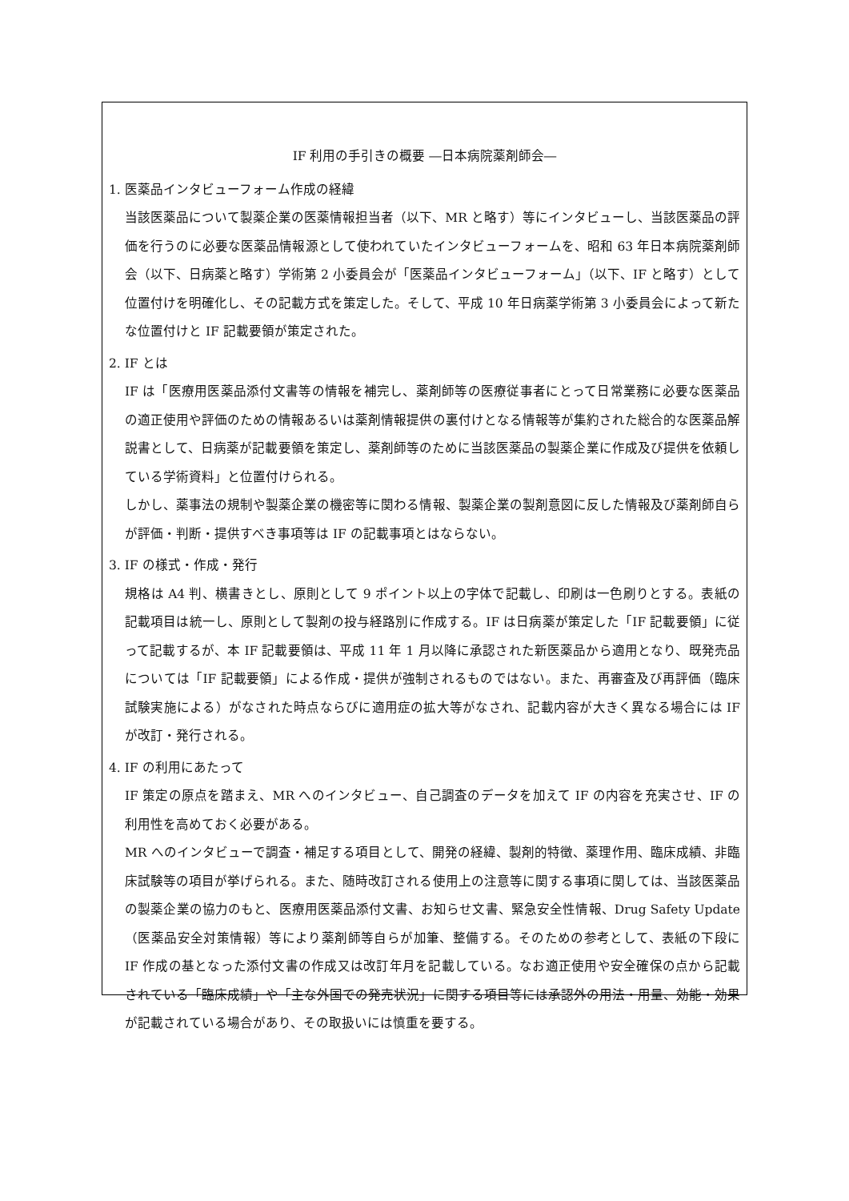IF 利用の手引きの概要 ―日本病院薬剤師会―
1. 医薬品インタビューフォーム作成の経緯
当該医薬品について製薬企業の医薬情報担当者（以下、MR と略す）等にインタビューし、当該医薬品の評価を行うのに必要な医薬品情報源として使われていたインタビューフォームを、昭和 63 年日本病院薬剤師会（以下、日病薬と略す）学術第 2 小委員会が「医薬品インタビューフォーム」（以下、IF と略す）として位置付けを明確化し、その記載方式を策定した。そして、平成 10 年日病薬学術第 3 小委員会によって新たな位置付けと IF 記載要領が策定された。
2. IF とは
IF は「医療用医薬品添付文書等の情報を補完し、薬剤師等の医療従事者にとって日常業務に必要な医薬品の適正使用や評価のための情報あるいは薬剤情報提供の裏付けとなる情報等が集約された総合的な医薬品解説書として、日病薬が記載要領を策定し、薬剤師等のために当該医薬品の製薬企業に作成及び提供を依頼している学術資料」と位置付けられる。
しかし、薬事法の規制や製薬企業の機密等に関わる情報、製薬企業の製剤意図に反した情報及び薬剤師自らが評価・判断・提供すべき事項等は IF の記載事項とはならない。
3. IF の様式・作成・発行
規格は A4 判、横書きとし、原則として 9 ポイント以上の字体で記載し、印刷は一色刷りとする。表紙の記載項目は統一し、原則として製剤の投与経路別に作成する。IF は日病薬が策定した「IF 記載要領」に従って記載するが、本 IF 記載要領は、平成 11 年 1 月以降に承認された新医薬品から適用となり、既発売品については「IF 記載要領」による作成・提供が強制されるものではない。また、再審査及び再評価（臨床試験実施による）がなされた時点ならびに適用症の拡大等がなされ、記載内容が大きく異なる場合には IF が改訂・発行される。
4. IF の利用にあたって
IF 策定の原点を踏まえ、MR へのインタビュー、自己調査のデータを加えて IF の内容を充実させ、IF の利用性を高めておく必要がある。
MR へのインタビューで調査・補足する項目として、開発の経緯、製剤的特徴、薬理作用、臨床成績、非臨床試験等の項目が挙げられる。また、随時改訂される使用上の注意等に関する事項に関しては、当該医薬品の製薬企業の協力のもと、医療用医薬品添付文書、お知らせ文書、緊急安全性情報、Drug Safety Update（医薬品安全対策情報）等により薬剤師等自らが加筆、整備する。そのための参考として、表紙の下段に IF 作成の基となった添付文書の作成又は改訂年月を記載している。なお適正使用や安全確保の点から記載されている「臨床成績」や「主な外国での発売状況」に関する項目等には承認外の用法・用量、効能・効果が記載されている場合があり、その取扱いには慎重を要する。